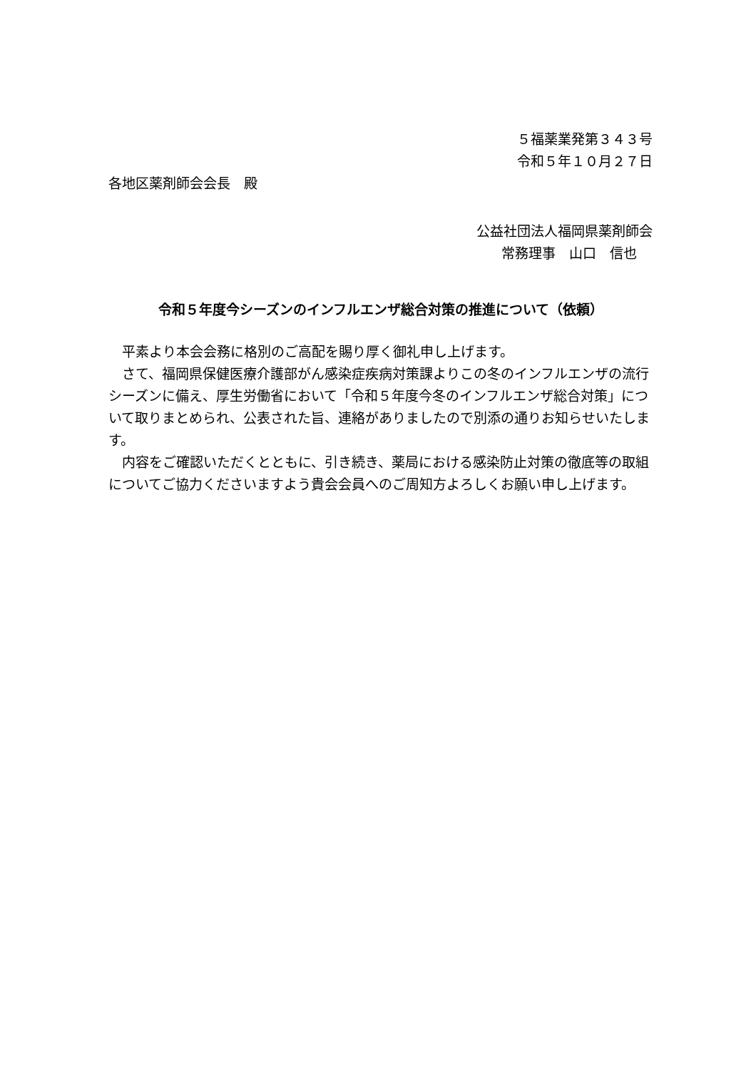５福薬業発第３４３号
令和５年１０月２７日
各地区薬剤師会会長　殿
公益社団法人福岡県薬剤師会
常務理事　山口　信也
令和５年度今シーズンのインフルエンザ総合対策の推進について（依頼）
平素より本会会務に格別のご高配を賜り厚く御礼申し上げます。
さて、福岡県保健医療介護部がん感染症疾病対策課よりこの冬のインフルエンザの流行シーズンに備え、厚生労働省において「令和５年度今冬のインフルエンザ総合対策」について取りまとめられ、公表された旨、連絡がありましたので別添の通りお知らせいたします。
内容をご確認いただくとともに、引き続き、薬局における感染防止対策の徹底等の取組についてご協力くださいますよう貴会会員へのご周知方よろしくお願い申し上げます。